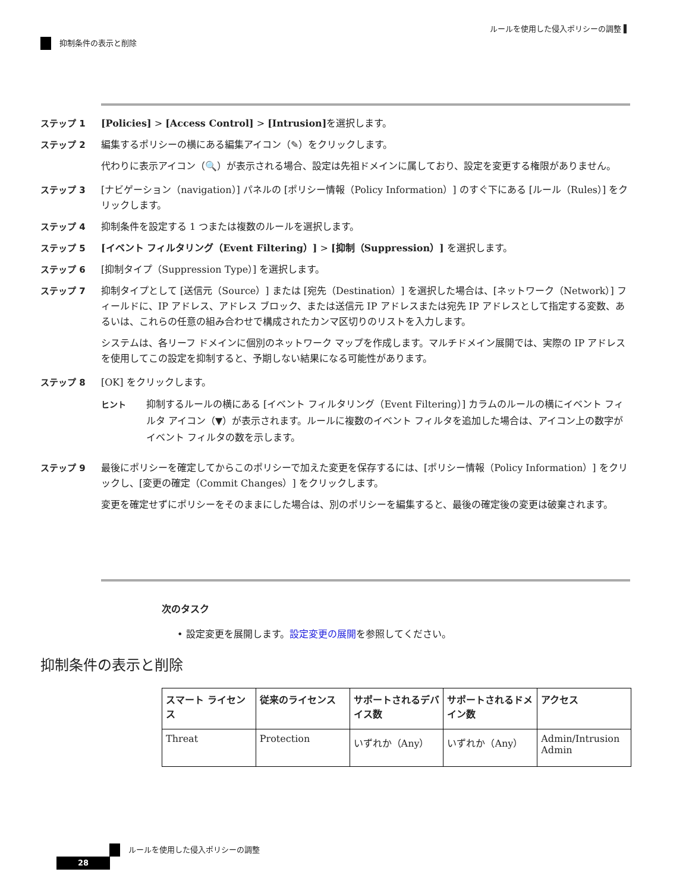ルールを使用した侵入ポリシーの調整 ▌
抑制条件の表示と削除
ステップ 1 [Policies] > [Access Control] > [Intrusion] を選択します。
ステップ 2 編集するポリシーの横にある編集アイコン（✎）をクリックします。
代わりに表示アイコン（🔍）が表示される場合、設定は先祖ドメインに属しており、設定を変更する権限がありません。
ステップ 3 [ナビゲーション（navigation）] パネルの [ポリシー情報（Policy Information）] のすぐ下にある [ルール（Rules）] をクリックします。
ステップ 4 抑制条件を設定する 1 つまたは複数のルールを選択します。
ステップ 5 [イベント フィルタリング（Event Filtering）] > [抑制（Suppression）] を選択します。
ステップ 6 [抑制タイプ（Suppression Type）] を選択します。
ステップ 7 抑制タイプとして [送信元（Source）] または [宛先（Destination）] を選択した場合は、[ネットワーク（Network）] フィールドに、IP アドレス、アドレス ブロック、または送信元 IP アドレスまたは宛先 IP アドレスとして指定する変数、あるいは、これらの任意の組み合わせで構成されたカンマ区切りのリストを入力します。
システムは、各リーフ ドメインに個別のネットワーク マップを作成します。マルチドメイン展開では、実際の IP アドレスを使用してこの設定を抑制すると、予期しない結果になる可能性があります。
ステップ 8 [OK] をクリックします。
ヒント 抑制するルールの横にある [イベント フィルタリング（Event Filtering）] カラムのルールの横にイベント フィルタ アイコン（▼）が表示されます。ルールに複数のイベント フィルタを追加した場合は、アイコン上の数字がイベント フィルタの数を示します。
ステップ 9 最後にポリシーを確定してからこのポリシーで加えた変更を保存するには、[ポリシー情報（Policy Information）] をクリックし、[変更の確定（Commit Changes）] をクリックします。
変更を確定せずにポリシーをそのままにした場合は、別のポリシーを編集すると、最後の確定後の変更は破棄されます。
次のタスク
• 設定変更を展開します。設定変更の展開を参照してください。
抑制条件の表示と削除
| スマート ライセンス | 従来のライセンス | サポートされるデバイス数 | サポートされるドメイン数 | アクセス |
| --- | --- | --- | --- | --- |
| Threat | Protection | いずれか（Any） | いずれか（Any） | Admin/Intrusion Admin |
ルールを使用した侵入ポリシーの調整
28